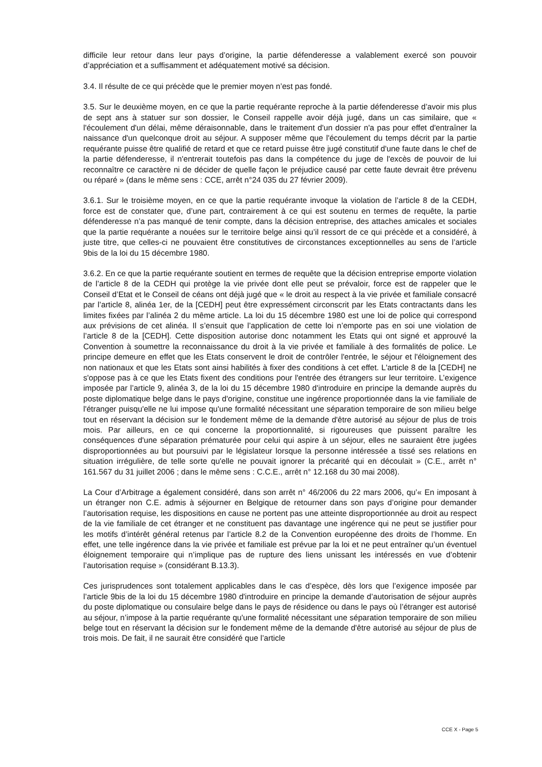difficile leur retour dans leur pays d’origine, la partie défenderesse a valablement exercé son pouvoir d’appréciation et a suffisamment et adéquatement motivé sa décision.
3.4. Il résulte de ce qui précède que le premier moyen n’est pas fondé.
3.5. Sur le deuxième moyen, en ce que la partie requérante reproche à la partie défenderesse d’avoir mis plus de sept ans à statuer sur son dossier, le Conseil rappelle avoir déjà jugé, dans un cas similaire, que « l'écoulement d'un délai, même déraisonnable, dans le traitement d'un dossier n'a pas pour effet d'entraîner la naissance d'un quelconque droit au séjour. A supposer même que l'écoulement du temps décrit par la partie requérante puisse être qualifié de retard et que ce retard puisse être jugé constitutif d'une faute dans le chef de la partie défenderesse, il n'entrerait toutefois pas dans la compétence du juge de l'excès de pouvoir de lui reconnaître ce caractère ni de décider de quelle façon le préjudice causé par cette faute devrait être prévenu ou réparé » (dans le même sens : CCE, arrêt n°24 035 du 27 février 2009).
3.6.1. Sur le troisième moyen, en ce que la partie requérante invoque la violation de l’article 8 de la CEDH, force est de constater que, d’une part, contrairement à ce qui est soutenu en termes de requête, la partie défenderesse n’a pas manqué de tenir compte, dans la décision entreprise, des attaches amicales et sociales que la partie requérante a nouées sur le territoire belge ainsi qu’il ressort de ce qui précède et a considéré, à juste titre, que celles-ci ne pouvaient être constitutives de circonstances exceptionnelles au sens de l’article 9bis de la loi du 15 décembre 1980.
3.6.2. En ce que la partie requérante soutient en termes de requête que la décision entreprise emporte violation de l’article 8 de la CEDH qui protège la vie privée dont elle peut se prévaloir, force est de rappeler que le Conseil d’Etat et le Conseil de céans ont déjà jugé que « le droit au respect à la vie privée et familiale consacré par l’article 8, alinéa 1er, de la [CEDH] peut être expressément circonscrit par les Etats contractants dans les limites fixées par l’alinéa 2 du même article. La loi du 15 décembre 1980 est une loi de police qui correspond aux prévisions de cet alinéa. Il s’ensuit que l’application de cette loi n’emporte pas en soi une violation de l’article 8 de la [CEDH]. Cette disposition autorise donc notamment les Etats qui ont signé et approuvé la Convention à soumettre la reconnaissance du droit à la vie privée et familiale à des formalités de police. Le principe demeure en effet que les Etats conservent le droit de contrôler l'entrée, le séjour et l'éloignement des non nationaux et que les Etats sont ainsi habilités à fixer des conditions à cet effet. L'article 8 de la [CEDH] ne s'oppose pas à ce que les Etats fixent des conditions pour l'entrée des étrangers sur leur territoire. L’exigence imposée par l’article 9, alinéa 3, de la loi du 15 décembre 1980 d'introduire en principe la demande auprès du poste diplomatique belge dans le pays d'origine, constitue une ingérence proportionnée dans la vie familiale de l'étranger puisqu'elle ne lui impose qu'une formalité nécessitant une séparation temporaire de son milieu belge tout en réservant la décision sur le fondement même de la demande d'être autorisé au séjour de plus de trois mois. Par ailleurs, en ce qui concerne la proportionnalité, si rigoureuses que puissent paraître les conséquences d'une séparation prématurée pour celui qui aspire à un séjour, elles ne sauraient être jugées disproportionnées au but poursuivi par le législateur lorsque la personne intéressée a tissé ses relations en situation irrégulière, de telle sorte qu'elle ne pouvait ignorer la précarité qui en découlait » (C.E., arrêt n° 161.567 du 31 juillet 2006 ; dans le même sens : C.C.E., arrêt n° 12.168 du 30 mai 2008).
La Cour d’Arbitrage a également considéré, dans son arrêt n° 46/2006 du 22 mars 2006, qu’« En imposant à un étranger non C.E. admis à séjourner en Belgique de retourner dans son pays d’origine pour demander l’autorisation requise, les dispositions en cause ne portent pas une atteinte disproportionnée au droit au respect de la vie familiale de cet étranger et ne constituent pas davantage une ingérence qui ne peut se justifier pour les motifs d’intérêt général retenus par l’article 8.2 de la Convention européenne des droits de l’homme. En effet, une telle ingérence dans la vie privée et familiale est prévue par la loi et ne peut entraîner qu’un éventuel éloignement temporaire qui n’implique pas de rupture des liens unissant les intéressés en vue d’obtenir l’autorisation requise » (considérant B.13.3).
Ces jurisprudences sont totalement applicables dans le cas d’espèce, dès lors que l’exigence imposée par l’article 9bis de la loi du 15 décembre 1980 d'introduire en principe la demande d’autorisation de séjour auprès du poste diplomatique ou consulaire belge dans le pays de résidence ou dans le pays où l’étranger est autorisé au séjour, n’impose à la partie requérante qu'une formalité nécessitant une séparation temporaire de son milieu belge tout en réservant la décision sur le fondement même de la demande d'être autorisé au séjour de plus de trois mois. De fait, il ne saurait être considéré que l’article
CCE X - Page 5